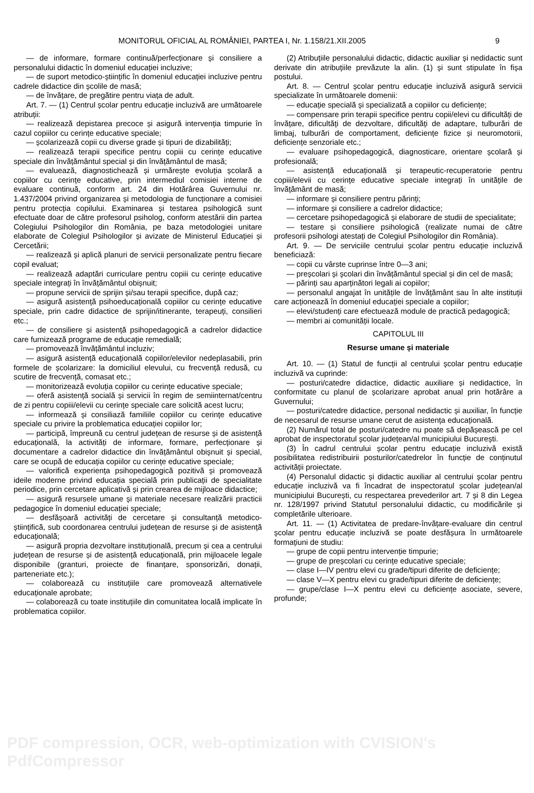MONITORUL OFICIAL AL ROMÂNIEI, PARTEA I, Nr. 1.158/21.XII.2005 9
— de informare, formare continuă/perfecționare și consiliere a personalului didactic în domeniul educației incluzive;
— de suport metodico-științific în domeniul educației incluzive pentru cadrele didactice din școlile de masă;
— de învățare, de pregătire pentru viața de adult.
Art. 7. — (1) Centrul școlar pentru educație incluzivă are următoarele atribuții:
— realizează depistarea precoce și asigură intervenția timpurie în cazul copiilor cu cerințe educative speciale;
— școlarizează copii cu diverse grade și tipuri de dizabilități;
— realizează terapii specifice pentru copiii cu cerințe educative speciale din învățământul special și din învățământul de masă;
— evaluează, diagnostichează și urmărește evoluția școlară a copiilor cu cerințe educative, prin intermediul comisiei interne de evaluare continuă, conform art. 24 din Hotărârea Guvernului nr. 1.437/2004 privind organizarea și metodologia de funcționare a comisiei pentru protecția copilului. Examinarea și testarea psihologică sunt efectuate doar de către profesorul psiholog, conform atestării din partea Colegiului Psihologilor din România, pe baza metodologiei unitare elaborate de Colegiul Psihologilor și avizate de Ministerul Educației și Cercetării;
— realizează și aplică planuri de servicii personalizate pentru fiecare copil evaluat;
— realizează adaptări curriculare pentru copiii cu cerințe educative speciale integrați în învățământul obișnuit;
— propune servicii de sprijin și/sau terapii specifice, după caz;
— asigură asistență psihoeducațională copiilor cu cerințe educative speciale, prin cadre didactice de sprijin/itinerante, terapeuți, consilieri etc.;
— de consiliere și asistență psihopedagogică a cadrelor didactice care furnizează programe de educație remedială;
— promovează învățământul incluziv;
— asigură asistență educațională copiilor/elevilor nedeplasabili, prin formele de școlarizare: la domiciliul elevului, cu frecvență redusă, cu scutire de frecvență, comasat etc.;
— monitorizează evoluția copiilor cu cerințe educative speciale;
— oferă asistență socială și servicii în regim de semiinternat/centru de zi pentru copiii/elevii cu cerințe speciale care solicită acest lucru;
— informează și consiliază familiile copiilor cu cerințe educative speciale cu privire la problematica educației copiilor lor;
— participă, împreună cu centrul județean de resurse și de asistență educațională, la activități de informare, formare, perfecționare și documentare a cadrelor didactice din învățământul obișnuit și special, care se ocupă de educația copiilor cu cerințe educative speciale;
— valorifică experiența psihopedagogică pozitivă și promovează ideile moderne privind educația specială prin publicații de specialitate periodice, prin cercetare aplicativă și prin crearea de mijloace didactice;
— asigură resursele umane și materiale necesare realizării practicii pedagogice în domeniul educației speciale;
— desfășoară activități de cercetare și consultanță metodico-științifică, sub coordonarea centrului județean de resurse și de asistență educațională;
— asigură propria dezvoltare instituțională, precum și cea a centrului județean de resurse și de asistență educațională, prin mijloacele legale disponibile (granturi, proiecte de finanțare, sponsorizări, donații, parteneriate etc.);
— colaborează cu instituțiile care promovează alternativele educaționale aprobate;
— colaborează cu toate instituțiile din comunitatea locală implicate în problematica copiilor.
(2) Atribuțiile personalului didactic, didactic auxiliar și nedidactic sunt derivate din atribuțiile prevăzute la alin. (1) și sunt stipulate în fișa postului.
Art. 8. — Centrul școlar pentru educație incluzivă asigură servicii specializate în următoarele domenii:
— educație specială și specializată a copiilor cu deficiențe;
— compensare prin terapii specifice pentru copii/elevi cu dificultăți de învățare, dificultăți de dezvoltare, dificultăți de adaptare, tulburări de limbaj, tulburări de comportament, deficiențe fizice și neuromotorii, deficiențe senzoriale etc.;
— evaluare psihopedagogică, diagnosticare, orientare școlară și profesională;
— asistență educațională și terapeutic-recuperatorie pentru copiii/elevii cu cerințe educative speciale integrați în unitățile de învățământ de masă;
— informare și consiliere pentru părinți;
— informare și consiliere a cadrelor didactice;
— cercetare psihopedagogică și elaborare de studii de specialitate;
— testare și consiliere psihologică (realizate numai de către profesorii psihologi atestați de Colegiul Psihologilor din România).
Art. 9. — De serviciile centrului școlar pentru educație incluzivă beneficiază:
— copii cu vârste cuprinse între 0—3 ani;
— preșcolari și școlari din învățământul special și din cel de masă;
— părinți sau aparținători legali ai copiilor;
— personalul angajat în unitățile de învățământ sau în alte instituții care acționează în domeniul educației speciale a copiilor;
— elevi/studenți care efectuează module de practică pedagogică;
— membri ai comunității locale.
CAPITOLUL III
Resurse umane și materiale
Art. 10. — (1) Statul de funcții al centrului școlar pentru educație incluzivă va cuprinde:
— posturi/catedre didactice, didactic auxiliare și nedidactice, în conformitate cu planul de școlarizare aprobat anual prin hotărâre a Guvernului;
— posturi/catedre didactice, personal nedidactic și auxiliar, în funcție de necesarul de resurse umane cerut de asistența educațională.
(2) Numărul total de posturi/catedre nu poate să depășească pe cel aprobat de inspectoratul școlar județean/al municipiului București.
(3) În cadrul centrului școlar pentru educație incluzivă există posibilitatea redistribuirii posturilor/catedrelor în funcție de conținutul activității proiectate.
(4) Personalul didactic și didactic auxiliar al centrului școlar pentru educație incluzivă va fi încadrat de inspectoratul școlar județean/al municipiului București, cu respectarea prevederilor art. 7 și 8 din Legea nr. 128/1997 privind Statutul personalului didactic, cu modificările și completările ulterioare.
Art. 11. — (1) Activitatea de predare-învățare-evaluare din centrul școlar pentru educație incluzivă se poate desfășura în următoarele formațiuni de studiu:
— grupe de copii pentru intervenție timpurie;
— grupe de preșcolari cu cerințe educative speciale;
— clase I—IV pentru elevi cu grade/tipuri diferite de deficiențe;
— clase V—X pentru elevi cu grade/tipuri diferite de deficiențe;
— grupe/clase I—X pentru elevi cu deficiențe asociate, severe, profunde;
PDF compression, OCR, web-optimization with CVISION's PdfCompressor